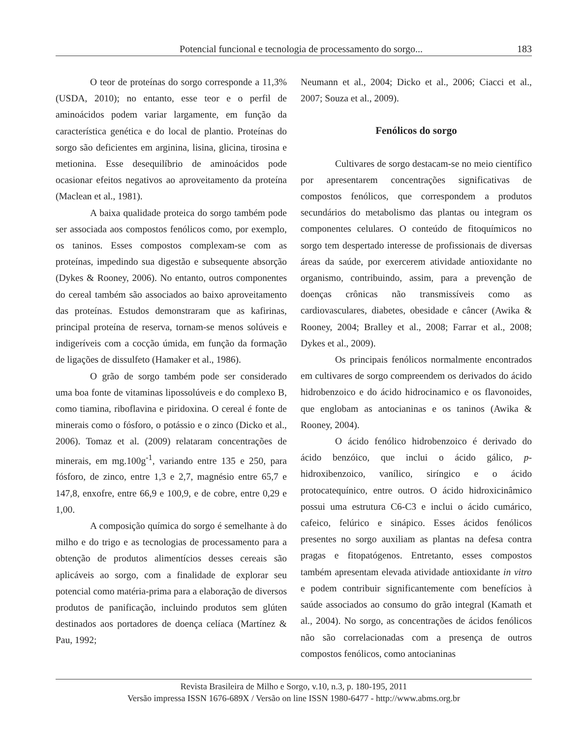Potencial funcional e tecnologia de processamento do sorgo... 183
O teor de proteínas do sorgo corresponde a 11,3% (USDA, 2010); no entanto, esse teor e o perfil de aminoácidos podem variar largamente, em função da característica genética e do local de plantio. Proteínas do sorgo são deficientes em arginina, lisina, glicina, tirosina e metionina. Esse desequilíbrio de aminoácidos pode ocasionar efeitos negativos ao aproveitamento da proteína (Maclean et al., 1981).
A baixa qualidade proteica do sorgo também pode ser associada aos compostos fenólicos como, por exemplo, os taninos. Esses compostos complexam-se com as proteínas, impedindo sua digestão e subsequente absorção (Dykes & Rooney, 2006). No entanto, outros componentes do cereal também são associados ao baixo aproveitamento das proteínas. Estudos demonstraram que as kafirinas, principal proteína de reserva, tornam-se menos solúveis e indigeríveis com a cocção úmida, em função da formação de ligações de dissulfeto (Hamaker et al., 1986).
O grão de sorgo também pode ser considerado uma boa fonte de vitaminas lipossolúveis e do complexo B, como tiamina, riboflavina e piridoxina. O cereal é fonte de minerais como o fósforo, o potássio e o zinco (Dicko et al., 2006). Tomaz et al. (2009) relataram concentrações de minerais, em mg.100g<sup>-1</sup>, variando entre 135 e 250, para fósforo, de zinco, entre 1,3 e 2,7, magnésio entre 65,7 e 147,8, enxofre, entre 66,9 e 100,9, e de cobre, entre 0,29 e 1,00.
A composição química do sorgo é semelhante à do milho e do trigo e as tecnologias de processamento para a obtenção de produtos alimentícios desses cereais são aplicáveis ao sorgo, com a finalidade de explorar seu potencial como matéria-prima para a elaboração de diversos produtos de panificação, incluindo produtos sem glúten destinados aos portadores de doença celíaca (Martínez & Pau, 1992;
Neumann et al., 2004; Dicko et al., 2006; Ciacci et al., 2007; Souza et al., 2009).
Fenólicos do sorgo
Cultivares de sorgo destacam-se no meio científico por apresentarem concentrações significativas de compostos fenólicos, que correspondem a produtos secundários do metabolismo das plantas ou integram os componentes celulares. O conteúdo de fitoquímicos no sorgo tem despertado interesse de profissionais de diversas áreas da saúde, por exercerem atividade antioxidante no organismo, contribuindo, assim, para a prevenção de doenças crônicas não transmissíveis como as cardiovasculares, diabetes, obesidade e câncer (Awika & Rooney, 2004; Bralley et al., 2008; Farrar et al., 2008; Dykes et al., 2009).
Os principais fenólicos normalmente encontrados em cultivares de sorgo compreendem os derivados do ácido hidrobenzoico e do ácido hidrocinamico e os flavonoides, que englobam as antocianinas e os taninos (Awika & Rooney, 2004).
O ácido fenólico hidrobenzoico é derivado do ácido benzóico, que inclui o ácido gálico, p-hidroxibenzoico, vanílico, siríngico e o ácido protocatequínico, entre outros. O ácido hidroxicinâmico possui uma estrutura C6-C3 e inclui o ácido cumárico, cafeico, felúrico e sinápico. Esses ácidos fenólicos presentes no sorgo auxiliam as plantas na defesa contra pragas e fitopatógenos. Entretanto, esses compostos também apresentam elevada atividade antioxidante in vitro e podem contribuir significantemente com benefícios à saúde associados ao consumo do grão integral (Kamath et al., 2004). No sorgo, as concentrações de ácidos fenólicos não são correlacionadas com a presença de outros compostos fenólicos, como antocianinas
Revista Brasileira de Milho e Sorgo, v.10, n.3, p. 180-195, 2011
Versão impressa ISSN 1676-689X / Versão on line ISSN 1980-6477 - http://www.abms.org.br